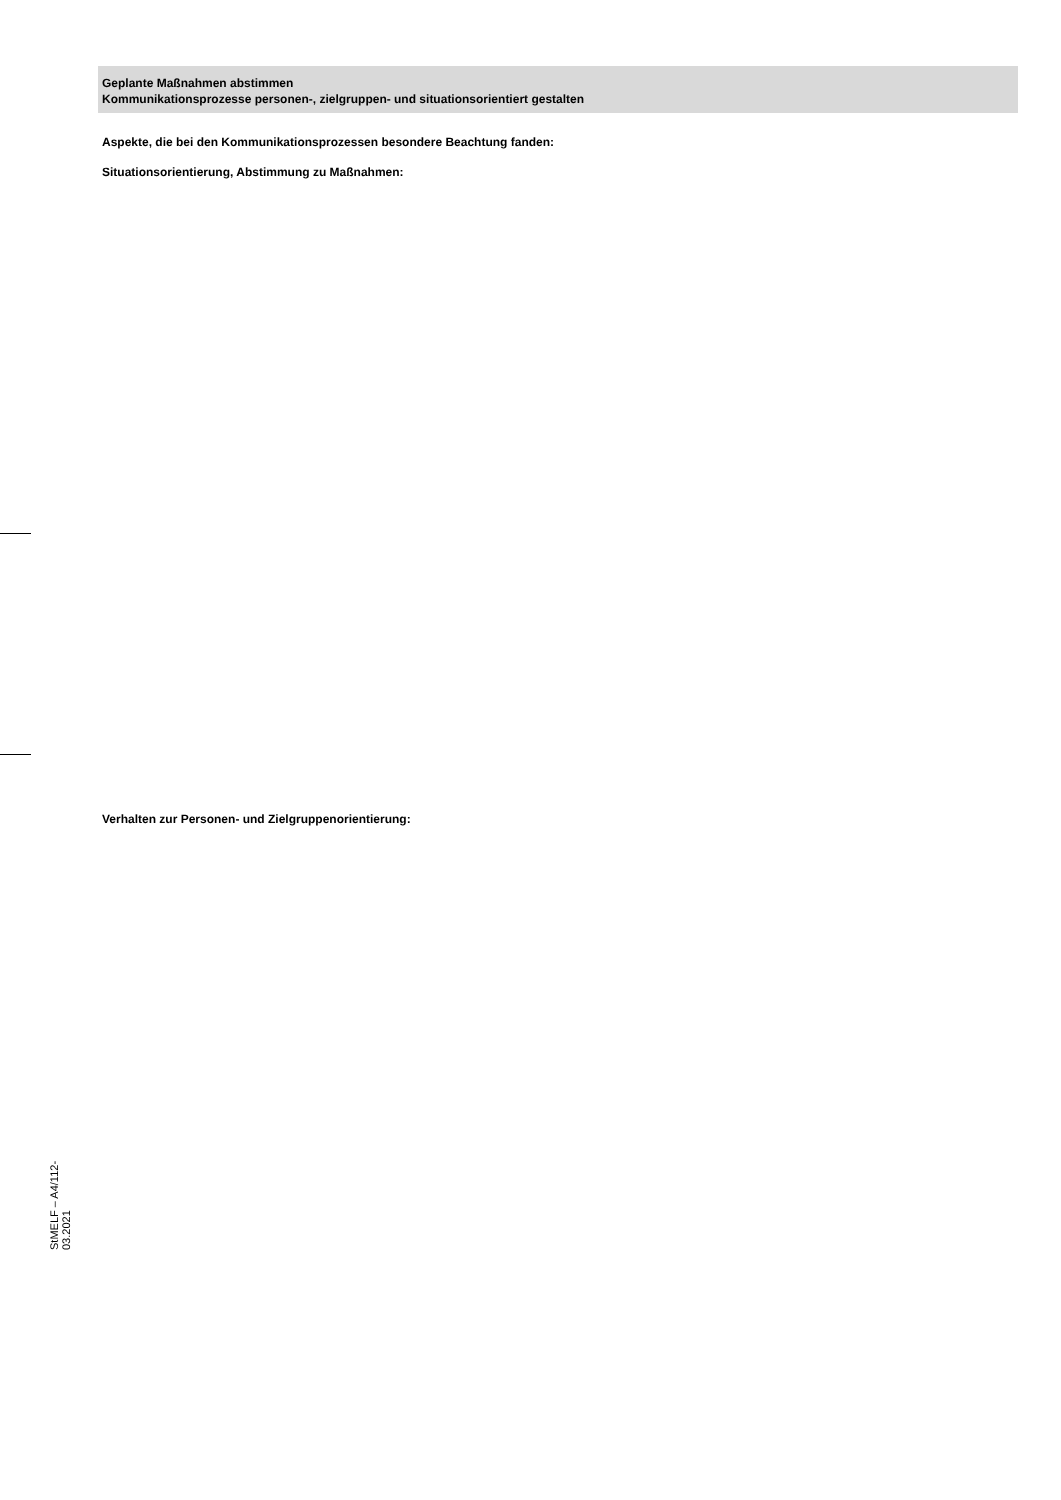Geplante Maßnahmen abstimmen
Kommunikationsprozesse personen-, zielgruppen- und situationsorientiert gestalten
Aspekte, die bei den Kommunikationsprozessen besondere Beachtung fanden:
Situationsorientierung, Abstimmung zu Maßnahmen:
Verhalten zur Personen- und Zielgruppenorientierung:
StMELF – A4/112-03.2021